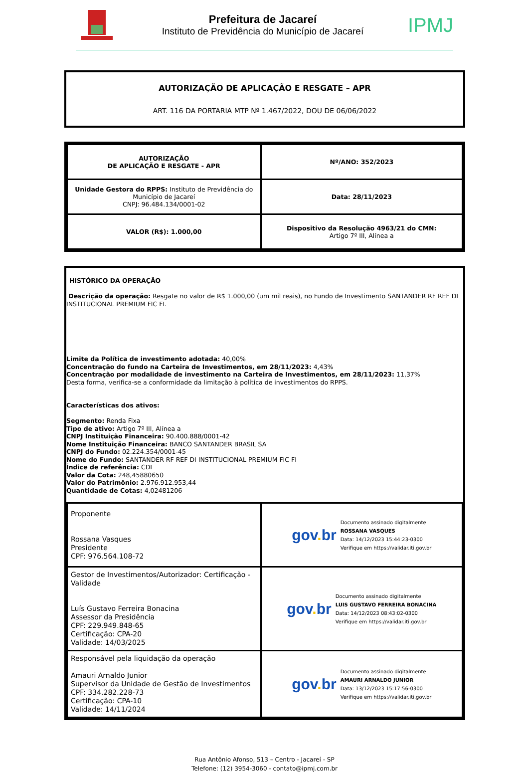Prefeitura de Jacareí
Instituto de Previdência do Município de Jacareí
IPMJ
AUTORIZAÇÃO DE APLICAÇÃO E RESGATE – APR
ART. 116 DA PORTARIA MTP Nº 1.467/2022, DOU DE 06/06/2022
| AUTORIZAÇÃO DE APLICAÇÃO E RESGATE - APR | Nº/ANO: 352/2023 |
| Unidade Gestora do RPPS: Instituto de Previdência do Município de Jacareí CNPJ: 96.484.134/0001-02 | Data: 28/11/2023 |
| VALOR (R$): 1.000,00 | Dispositivo da Resolução 4963/21 do CMN: Artigo 7º III, Alínea a |
HISTÓRICO DA OPERAÇÃO
Descrição da operação: Resgate no valor de R$ 1.000,00 (um mil reais), no Fundo de Investimento SANTANDER RF REF DI INSTITUCIONAL PREMIUM FIC FI.
Limite da Política de investimento adotada: 40,00%
Concentração do fundo na Carteira de Investimentos, em 28/11/2023: 4,43%
Concentração por modalidade de investimento na Carteira de Investimentos, em 28/11/2023: 11,37%
Desta forma, verifica-se a conformidade da limitação à política de investimentos do RPPS.
Características dos ativos:
Segmento: Renda Fixa
Tipo de ativo: Artigo 7º III, Alínea a
CNPJ Instituição Financeira: 90.400.888/0001-42
Nome Instituição Financeira: BANCO SANTANDER BRASIL SA
CNPJ do Fundo: 02.224.354/0001-45
Nome do Fundo: SANTANDER RF REF DI INSTITUCIONAL PREMIUM FIC FI
Índice de referência: CDI
Valor da Cota: 248,45880650
Valor do Patrimônio: 2.976.912.953,44
Quantidade de Cotas: 4,02481206
| Proponente Rossana Vasques Presidente CPF: 976.564.108-72 | gov . br Documento assinado digitalmente ROSSANA VASQUES Data: 14/12/2023 15:44:23-0300 Verifique em https://validar.iti.gov.br |
| Gestor de Investimentos/Autorizador: Certificação - Validade Luís Gustavo Ferreira Bonacina Assessor da Presidência CPF: 229.949.848-65 Certificação: CPA-20 Validade: 14/03/2025 | gov . br Documento assinado digitalmente LUIS GUSTAVO FERREIRA BONACINA Data: 14/12/2023 08:43:02-0300 Verifique em https://validar.iti.gov.br |
| Responsável pela liquidação da operação Amauri Arnaldo Junior Supervisor da Unidade de Gestão de Investimentos CPF: 334.282.228-73 Certificação: CPA-10 Validade: 14/11/2024 | gov . br Documento assinado digitalmente AMAURI ARNALDO JUNIOR Data: 13/12/2023 15:17:56-0300 Verifique em https://validar.iti.gov.br |
Rua Antônio Afonso, 513 – Centro - Jacareí - SP
Telefone: (12) 3954-3060 - contato@ipmj.com.br